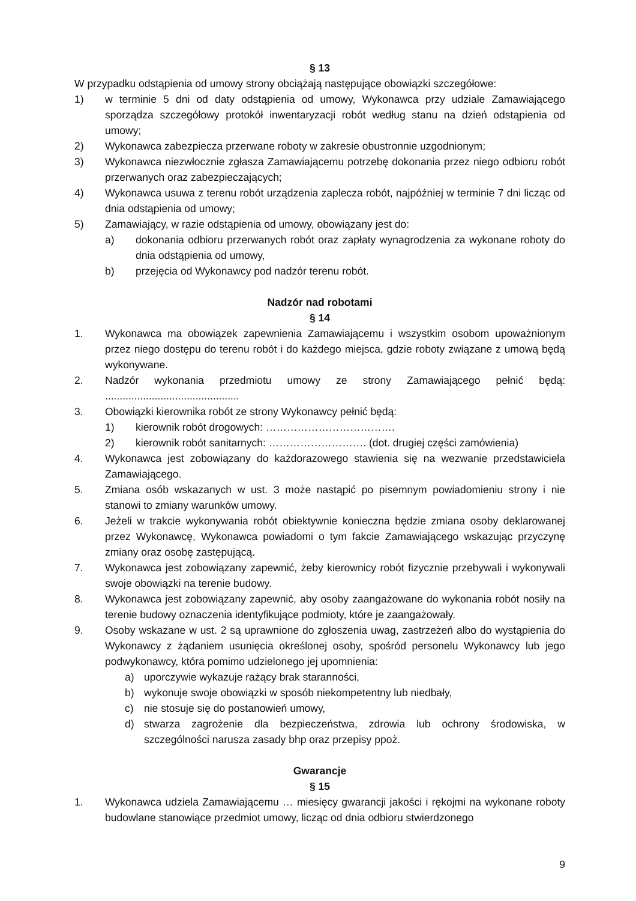§ 13
W przypadku odstąpienia od umowy strony obciążają następujące obowiązki szczegółowe:
1) w terminie 5 dni od daty odstąpienia od umowy, Wykonawca przy udziale Zamawiającego sporządza szczegółowy protokół inwentaryzacji robót według stanu na dzień odstąpienia od umowy;
2) Wykonawca zabezpiecza przerwane roboty w zakresie obustronnie uzgodnionym;
3) Wykonawca niezwłocznie zgłasza Zamawiającemu potrzebę dokonania przez niego odbioru robót przerwanych oraz zabezpieczających;
4) Wykonawca usuwa z terenu robót urządzenia zaplecza robót, najpóźniej w terminie 7 dni licząc od dnia odstąpienia od umowy;
5) Zamawiający, w razie odstąpienia od umowy, obowiązany jest do:
a) dokonania odbioru przerwanych robót oraz zapłaty wynagrodzenia za wykonane roboty do dnia odstąpienia od umowy,
b) przejęcia od Wykonawcy pod nadzór terenu robót.
Nadzór nad robotami
§ 14
1. Wykonawca ma obowiązek zapewnienia Zamawiającemu i wszystkim osobom upoważnionym przez niego dostępu do terenu robót i do każdego miejsca, gdzie roboty związane z umową będą wykonywane.
2. Nadzór wykonania przedmiotu umowy ze strony Zamawiającego pełnić będą: ..............................................
3. Obowiązki kierownika robót ze strony Wykonawcy pełnić będą:
1) kierownik robót drogowych: ……………………………….
2) kierownik robót sanitarnych: ………………………. (dot. drugiej części zamówienia)
4. Wykonawca jest zobowiązany do każdorazowego stawienia się na wezwanie przedstawiciela Zamawiającego.
5. Zmiana osób wskazanych w ust. 3 może nastąpić po pisemnym powiadomieniu strony i nie stanowi to zmiany warunków umowy.
6. Jeżeli w trakcie wykonywania robót obiektywnie konieczna będzie zmiana osoby deklarowanej przez Wykonawcę, Wykonawca powiadomi o tym fakcie Zamawiającego wskazując przyczynę zmiany oraz osobę zastępującą.
7. Wykonawca jest zobowiązany zapewnić, żeby kierownicy robót fizycznie przebywali i wykonywali swoje obowiązki na terenie budowy.
8. Wykonawca jest zobowiązany zapewnić, aby osoby zaangażowane do wykonania robót nosiły na terenie budowy oznaczenia identyfikujące podmioty, które je zaangażowały.
9. Osoby wskazane w ust. 2 są uprawnione do zgłoszenia uwag, zastrzeżeń albo do wystąpienia do Wykonawcy z żądaniem usunięcia określonej osoby, spośród personelu Wykonawcy lub jego podwykonawcy, która pomimo udzielonego jej upomnienia:
a) uporczywie wykazuje rażący brak staranności,
b) wykonuje swoje obowiązki w sposób niekompetentny lub niedbały,
c) nie stosuje się do postanowień umowy,
d) stwarza zagrożenie dla bezpieczeństwa, zdrowia lub ochrony środowiska, w szczególności narusza zasady bhp oraz przepisy ppoż.
Gwarancje
§ 15
1. Wykonawca udziela Zamawiającemu … miesięcy gwarancji jakości i rękojmi na wykonane roboty budowlane stanowiące przedmiot umowy, licząc od dnia odbioru stwierdzonego
9